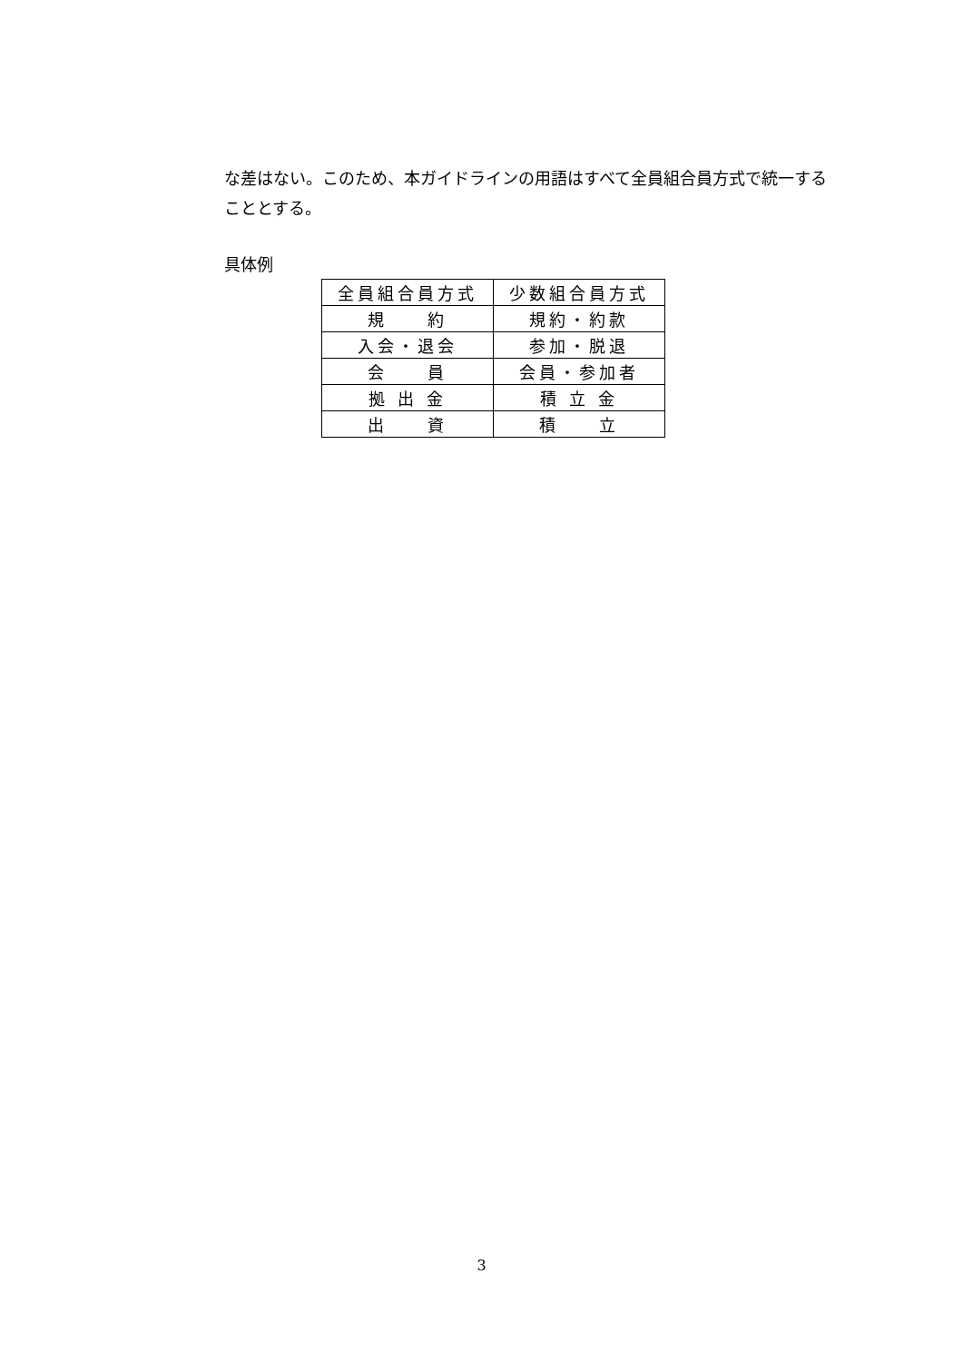な差はない。このため、本ガイドラインの用語はすべて全員組合員方式で統一することとする。
具体例
| 全員組合員方式 | 少数組合員方式 |
| --- | --- |
| 規 約 | 規約・約款 |
| 入会・退会 | 参加・脱退 |
| 会 員 | 会員・参加者 |
| 拠 出 金 | 積 立 金 |
| 出 資 | 積 立 |
3